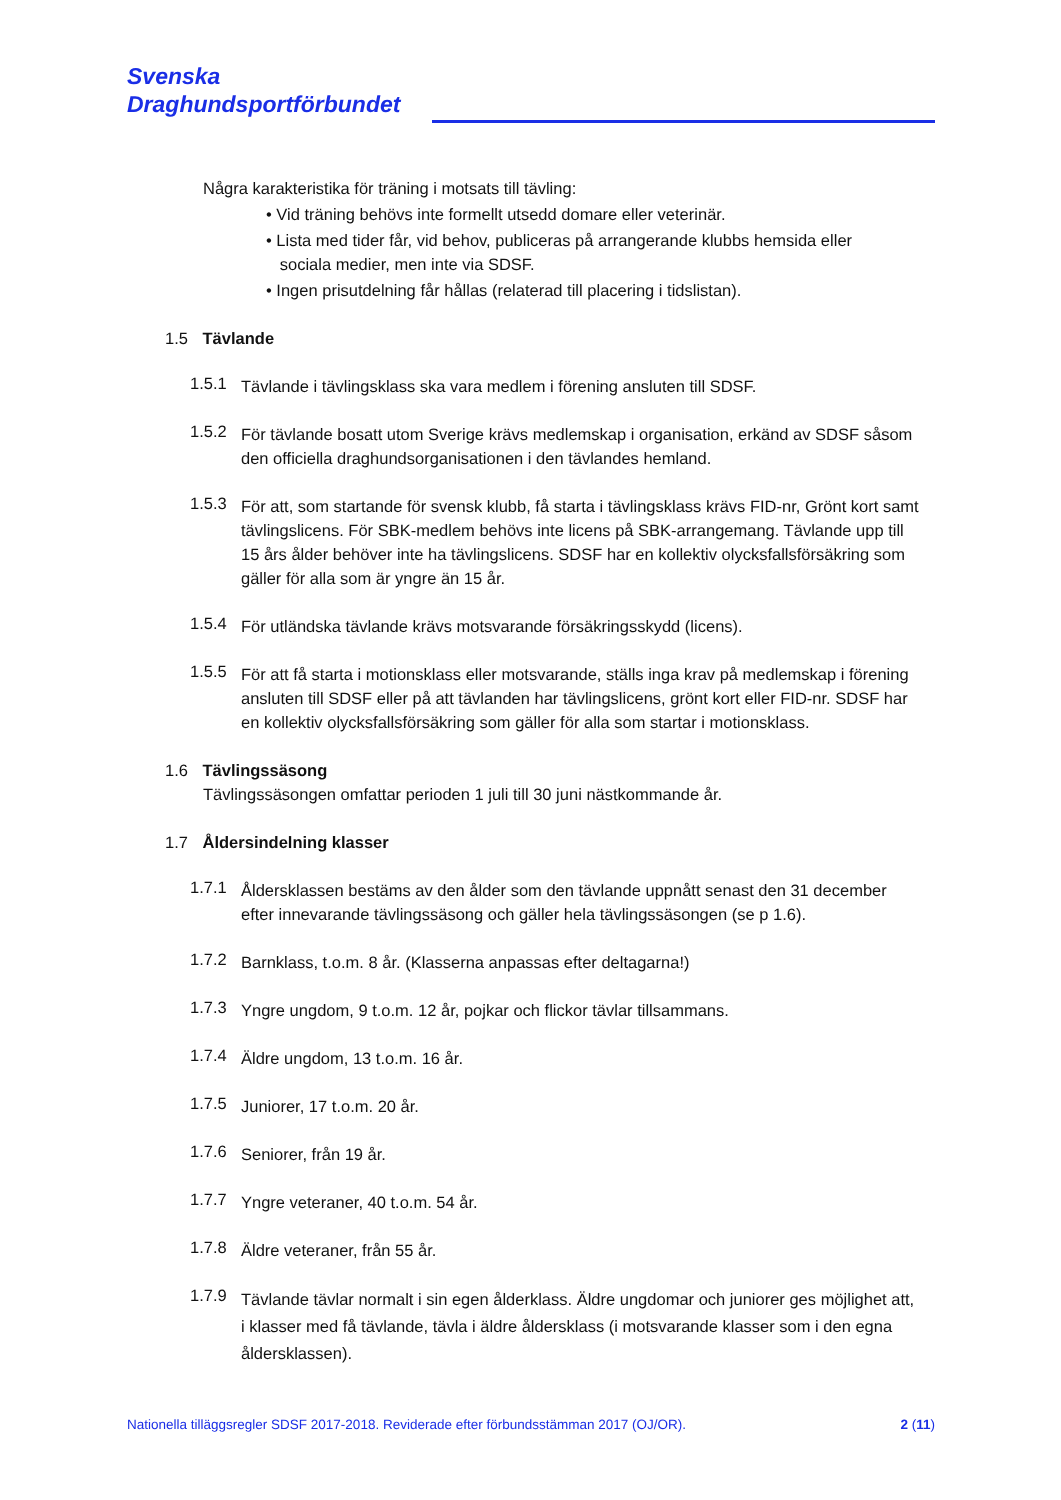Svenska
Draghundsportförbundet
Några karakteristika för träning i motsats till tävling:
• Vid träning behövs inte formellt utsedd domare eller veterinär.
• Lista med tider får, vid behov, publiceras på arrangerande klubbs hemsida eller
sociala medier, men inte via SDSF.
• Ingen prisutdelning får hållas (relaterad till placering i tidslistan).
1.5 Tävlande
1.5.1
Tävlande i tävlingsklass ska vara medlem i förening ansluten till SDSF.
1.5.2
För tävlande bosatt utom Sverige krävs medlemskap i organisation, erkänd av SDSF såsom den officiella draghundsorganisationen i den tävlandes hemland.
1.5.3
För att, som startande för svensk klubb, få starta i tävlingsklass krävs FID-nr, Grönt kort samt tävlingslicens. För SBK-medlem behövs inte licens på SBK-arrangemang. Tävlande upp till 15 års ålder behöver inte ha tävlingslicens. SDSF har en kollektiv olycksfallsförsäkring som gäller för alla som är yngre än 15 år.
1.5.4
För utländska tävlande krävs motsvarande försäkringsskydd (licens).
1.5.5
För att få starta i motionsklass eller motsvarande, ställs inga krav på medlemskap i förening ansluten till SDSF eller på att tävlanden har tävlingslicens, grönt kort eller FID-nr. SDSF har en kollektiv olycksfallsförsäkring som gäller för alla som startar i motionsklass.
1.6 Tävlingssäsong
Tävlingssäsongen omfattar perioden 1 juli till 30 juni nästkommande år.
1.7 Åldersindelning klasser
1.7.1
Åldersklassen bestäms av den ålder som den tävlande uppnått senast den 31 december efter innevarande tävlingssäsong och gäller hela tävlingssäsongen (se p 1.6).
1.7.2
Barnklass, t.o.m. 8 år. (Klasserna anpassas efter deltagarna!)
1.7.3
Yngre ungdom, 9 t.o.m. 12 år, pojkar och flickor tävlar tillsammans.
1.7.4
Äldre ungdom, 13 t.o.m. 16 år.
1.7.5
Juniorer, 17 t.o.m. 20 år.
1.7.6
Seniorer, från 19 år.
1.7.7
Yngre veteraner, 40 t.o.m. 54 år.
1.7.8
Äldre veteraner, från 55 år.
1.7.9
Tävlande tävlar normalt i sin egen ålderklass. Äldre ungdomar och juniorer ges möjlighet att, i klasser med få tävlande, tävla i äldre åldersklass (i motsvarande klasser som i den egna åldersklassen).
Nationella tilläggsregler SDSF 2017-2018. Reviderade efter förbundsstämman 2017 (OJ/OR). 2 (11)